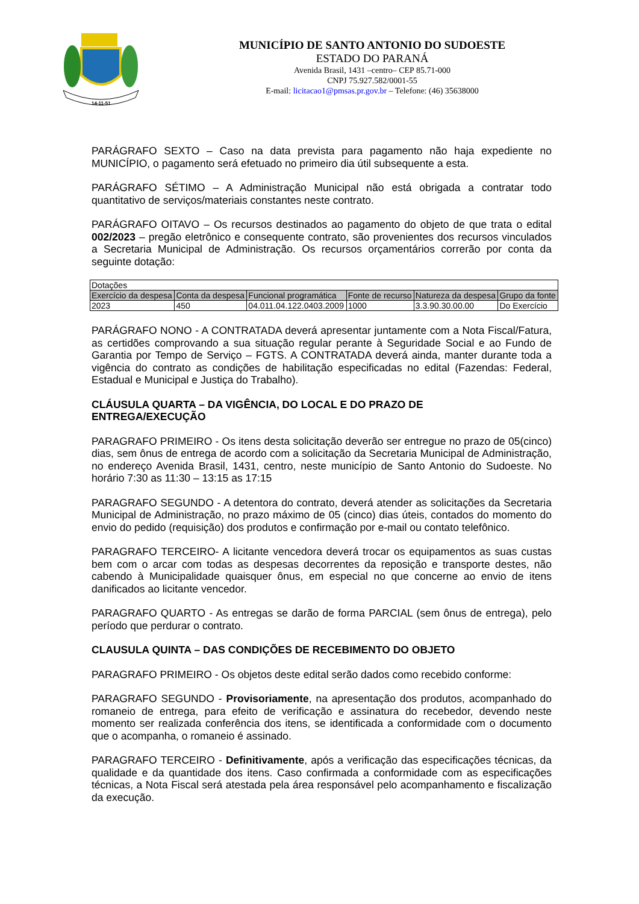14-11-51
MUNICÍPIO DE SANTO ANTONIO DO SUDOESTE
ESTADO DO PARANÁ
Avenida Brasil, 1431 –centro– CEP 85.71-000
CNPJ 75.927.582/0001-55
E-mail: licitacao1@pmsas.pr.gov.br – Telefone: (46) 35638000
PARÁGRAFO SEXTO – Caso na data prevista para pagamento não haja expediente no MUNICÍPIO, o pagamento será efetuado no primeiro dia útil subsequente a esta.
PARÁGRAFO SÉTIMO – A Administração Municipal não está obrigada a contratar todo quantitativo de serviços/materiais constantes neste contrato.
PARÁGRAFO OITAVO – Os recursos destinados ao pagamento do objeto de que trata o edital 002/2023 – pregão eletrônico e consequente contrato, são provenientes dos recursos vinculados a Secretaria Municipal de Administração. Os recursos orçamentários correrão por conta da seguinte dotação:
| Dotações | | | | | |
| Exercício da despesa | Conta da despesa | Funcional programática | Fonte de recurso | Natureza da despesa | Grupo da fonte |
| 2023 | 450 | 04.011.04.122.0403.2009 | 1000 | 3.3.90.30.00.00 | Do Exercício |
PARÁGRAFO NONO - A CONTRATADA deverá apresentar juntamente com a Nota Fiscal/Fatura, as certidões comprovando a sua situação regular perante à Seguridade Social e ao Fundo de Garantia por Tempo de Serviço – FGTS. A CONTRATADA deverá ainda, manter durante toda a vigência do contrato as condições de habilitação especificadas no edital (Fazendas: Federal, Estadual e Municipal e Justiça do Trabalho).
CLÁUSULA QUARTA – DA VIGÊNCIA, DO LOCAL E DO PRAZO DE
ENTREGA/EXECUÇÃO
PARAGRAFO PRIMEIRO - Os itens desta solicitação deverão ser entregue no prazo de 05(cinco) dias, sem ônus de entrega de acordo com a solicitação da Secretaria Municipal de Administração, no endereço Avenida Brasil, 1431, centro, neste município de Santo Antonio do Sudoeste. No horário 7:30 as 11:30 – 13:15 as 17:15
PARAGRAFO SEGUNDO - A detentora do contrato, deverá atender as solicitações da Secretaria Municipal de Administração, no prazo máximo de 05 (cinco) dias úteis, contados do momento do envio do pedido (requisição) dos produtos e confirmação por e-mail ou contato telefônico.
PARAGRAFO TERCEIRO- A licitante vencedora deverá trocar os equipamentos as suas custas bem com o arcar com todas as despesas decorrentes da reposição e transporte destes, não cabendo à Municipalidade quaisquer ônus, em especial no que concerne ao envio de itens danificados ao licitante vencedor.
PARAGRAFO QUARTO - As entregas se darão de forma PARCIAL (sem ônus de entrega), pelo período que perdurar o contrato.
CLAUSULA QUINTA – DAS CONDIÇÕES DE RECEBIMENTO DO OBJETO
PARAGRAFO PRIMEIRO - Os objetos deste edital serão dados como recebido conforme:
PARAGRAFO SEGUNDO - Provisoriamente, na apresentação dos produtos, acompanhado do romaneio de entrega, para efeito de verificação e assinatura do recebedor, devendo neste momento ser realizada conferência dos itens, se identificada a conformidade com o documento que o acompanha, o romaneio é assinado.
PARAGRAFO TERCEIRO - Definitivamente, após a verificação das especificações técnicas, da qualidade e da quantidade dos itens. Caso confirmada a conformidade com as especificações técnicas, a Nota Fiscal será atestada pela área responsável pelo acompanhamento e fiscalização da execução.